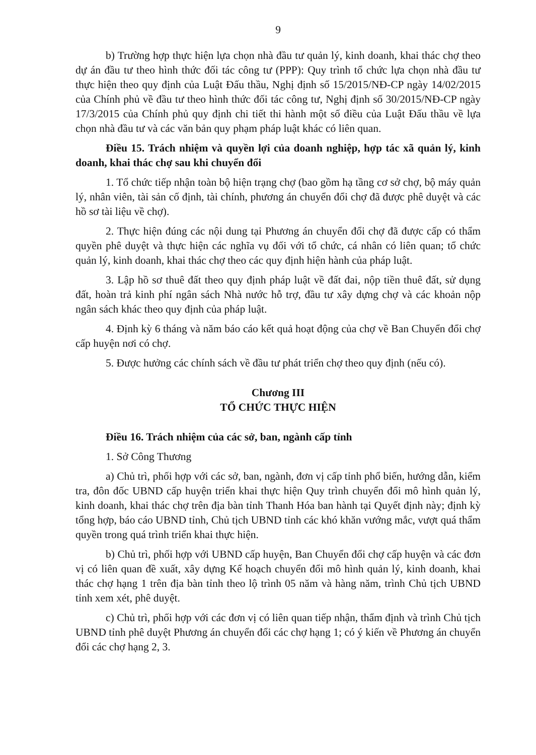9
b) Trường hợp thực hiện lựa chọn nhà đầu tư quản lý, kinh doanh, khai thác chợ theo dự án đầu tư theo hình thức đối tác công tư (PPP): Quy trình tổ chức lựa chọn nhà đầu tư thực hiện theo quy định của Luật Đấu thầu, Nghị định số 15/2015/NĐ-CP ngày 14/02/2015 của Chính phủ về đầu tư theo hình thức đối tác công tư, Nghị định số 30/2015/NĐ-CP ngày 17/3/2015 của Chính phủ quy định chi tiết thi hành một số điều của Luật Đấu thầu về lựa chọn nhà đầu tư và các văn bản quy phạm pháp luật khác có liên quan.
Điều 15. Trách nhiệm và quyền lợi của doanh nghiệp, hợp tác xã quản lý, kinh doanh, khai thác chợ sau khi chuyển đổi
1. Tổ chức tiếp nhận toàn bộ hiện trạng chợ (bao gồm hạ tầng cơ sở chợ, bộ máy quản lý, nhân viên, tài sản cố định, tài chính, phương án chuyển đổi chợ đã được phê duyệt và các hồ sơ tài liệu về chợ).
2. Thực hiện đúng các nội dung tại Phương án chuyển đổi chợ đã được cấp có thẩm quyền phê duyệt và thực hiện các nghĩa vụ đối với tổ chức, cá nhân có liên quan; tổ chức quản lý, kinh doanh, khai thác chợ theo các quy định hiện hành của pháp luật.
3. Lập hồ sơ thuê đất theo quy định pháp luật về đất đai, nộp tiền thuê đất, sử dụng đất, hoàn trả kinh phí ngân sách Nhà nước hỗ trợ, đầu tư xây dựng chợ và các khoản nộp ngân sách khác theo quy định của pháp luật.
4. Định kỳ 6 tháng và năm báo cáo kết quả hoạt động của chợ về Ban Chuyển đổi chợ cấp huyện nơi có chợ.
5. Được hưởng các chính sách về đầu tư phát triển chợ theo quy định (nếu có).
Chương III
TỔ CHỨC THỰC HIỆN
Điều 16. Trách nhiệm của các sở, ban, ngành cấp tỉnh
1. Sở Công Thương
a) Chủ trì, phối hợp với các sở, ban, ngành, đơn vị cấp tỉnh phổ biến, hướng dẫn, kiểm tra, đôn đốc UBND cấp huyện triển khai thực hiện Quy trình chuyển đổi mô hình quản lý, kinh doanh, khai thác chợ trên địa bàn tỉnh Thanh Hóa ban hành tại Quyết định này; định kỳ tổng hợp, báo cáo UBND tỉnh, Chủ tịch UBND tỉnh các khó khăn vướng mắc, vượt quá thẩm quyền trong quá trình triển khai thực hiện.
b) Chủ trì, phối hợp với UBND cấp huyện, Ban Chuyển đổi chợ cấp huyện và các đơn vị có liên quan đề xuất, xây dựng Kế hoạch chuyển đổi mô hình quản lý, kinh doanh, khai thác chợ hạng 1 trên địa bàn tỉnh theo lộ trình 05 năm và hàng năm, trình Chủ tịch UBND tỉnh xem xét, phê duyệt.
c) Chủ trì, phối hợp với các đơn vị có liên quan tiếp nhận, thẩm định và trình Chủ tịch UBND tỉnh phê duyệt Phương án chuyển đổi các chợ hạng 1; có ý kiến về Phương án chuyển đổi các chợ hạng 2, 3.